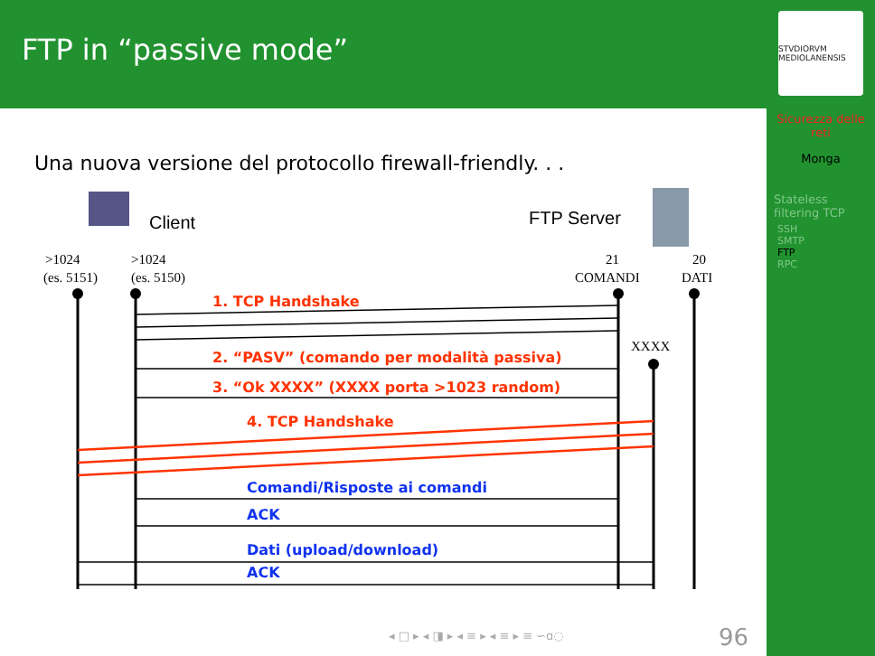FTP in “passive mode”
STVDIORVM MEDIOLANENSIS
Sicurezza delle reti
Monga
Stateless filtering TCP
SSH
SMTP
FTP
RPC
Una nuova versione del protocollo firewall-friendly. . .
Client
FTP Server
>1024
(es. 5151)
>1024
(es. 5150)
21
COMANDI
20
DATI
XXXX
1. TCP Handshake
2. “PASV” (comando per modalità passiva)
3. “Ok XXXX” (XXXX porta >1023 random)
4. TCP Handshake
Comandi/Risposte ai comandi
ACK
Dati (upload/download)
ACK
◂ □ ▸ ◂ ◨ ▸ ◂ ≡ ▸ ◂ ≡ ▸ ≡ ∽ɑ◌ 96